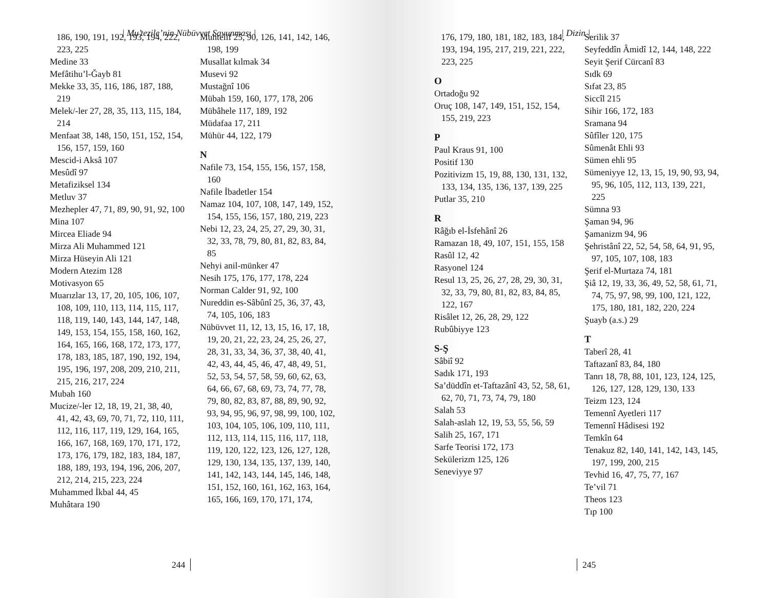| Mu’tezile’nin Nübüvvet Savunması |
186, 190, 191, 192, 193, 194, 222, 223, 225
Medine 33
Mefâtihu’l-Ğayb 81
Mekke 33, 35, 116, 186, 187, 188, 219
Melek/-ler 27, 28, 35, 113, 115, 184, 214
Menfaat 38, 148, 150, 151, 152, 154, 156, 157, 159, 160
Mescid-i Aksâ 107
Mesûdî 97
Metafiziksel 134
Metluv 37
Mezhepler 47, 71, 89, 90, 91, 92, 100
Mina 107
Mircea Eliade 94
Mirza Ali Muhammed 121
Mirza Hüseyin Ali 121
Modern Atezim 128
Motivasyon 65
Muarızlar 13, 17, 20, 105, 106, 107, 108, 109, 110, 113, 114, 115, 117, 118, 119, 140, 143, 144, 147, 148, 149, 153, 154, 155, 158, 160, 162, 164, 165, 166, 168, 172, 173, 177, 178, 183, 185, 187, 190, 192, 194, 195, 196, 197, 208, 209, 210, 211, 215, 216, 217, 224
Mubah 160
Mucize/-ler 12, 18, 19, 21, 38, 40, 41, 42, 43, 69, 70, 71, 72, 110, 111, 112, 116, 117, 119, 129, 164, 165, 166, 167, 168, 169, 170, 171, 172, 173, 176, 179, 182, 183, 184, 187, 188, 189, 193, 194, 196, 206, 207, 212, 214, 215, 223, 224
Muhammed İkbal 44, 45
Muhâtara 190
Muhtelif 25, 90, 126, 141, 142, 146, 198, 199
Musallat kılmak 34
Musevi 92
Mustağnî 106
Mübah 159, 160, 177, 178, 206
Mübâhele 117, 189, 192
Müdafaa 17, 211
Mühür 44, 122, 179
N
Nafile 73, 154, 155, 156, 157, 158, 160
Nafile İbadetler 154
Namaz 104, 107, 108, 147, 149, 152, 154, 155, 156, 157, 180, 219, 223
Nebi 12, 23, 24, 25, 27, 29, 30, 31, 32, 33, 78, 79, 80, 81, 82, 83, 84, 85
Nehyi anil-münker 47
Nesih 175, 176, 177, 178, 224
Norman Calder 91, 92, 100
Nureddin es-Sâbûnî 25, 36, 37, 43, 74, 105, 106, 183
Nübüvvet 11, 12, 13, 15, 16, 17, 18, 19, 20, 21, 22, 23, 24, 25, 26, 27, 28, 31, 33, 34, 36, 37, 38, 40, 41, 42, 43, 44, 45, 46, 47, 48, 49, 51, 52, 53, 54, 57, 58, 59, 60, 62, 63, 64, 66, 67, 68, 69, 73, 74, 77, 78, 79, 80, 82, 83, 87, 88, 89, 90, 92, 93, 94, 95, 96, 97, 98, 99, 100, 102, 103, 104, 105, 106, 109, 110, 111, 112, 113, 114, 115, 116, 117, 118, 119, 120, 122, 123, 126, 127, 128, 129, 130, 134, 135, 137, 139, 140, 141, 142, 143, 144, 145, 146, 148, 151, 152, 160, 161, 162, 163, 164, 165, 166, 169, 170, 171, 174,
244
| Dizin |
176, 179, 180, 181, 182, 183, 184, 193, 194, 195, 217, 219, 221, 222, 223, 225
O
Ortadoğu 92
Oruç 108, 147, 149, 151, 152, 154, 155, 219, 223
P
Paul Kraus 91, 100
Positif 130
Pozitivizm 15, 19, 88, 130, 131, 132, 133, 134, 135, 136, 137, 139, 225
Putlar 35, 210
R
Râğıb el-İsfehânî 26
Ramazan 18, 49, 107, 151, 155, 158
Rasûl 12, 42
Rasyonel 124
Resul 13, 25, 26, 27, 28, 29, 30, 31, 32, 33, 79, 80, 81, 82, 83, 84, 85, 122, 167
Risâlet 12, 26, 28, 29, 122
Rubûbiyye 123
S-Ş
Sâbiî 92
Sadık 171, 193
Sa’düddîn et-Taftazânî 43, 52, 58, 61, 62, 70, 71, 73, 74, 79, 180
Salah 53
Salah-aslah 12, 19, 53, 55, 56, 59
Salih 25, 167, 171
Sarfe Teorisi 172, 173
Sekülerizm 125, 126
Seneviyye 97
Serilik 37
Seyfeddîn Âmidî 12, 144, 148, 222
Seyit Şerif Cürcanî 83
Sıdk 69
Sıfat 23, 85
Siccîl 215
Sihir 166, 172, 183
Sramana 94
Sûfîler 120, 175
Sûmenât Ehli 93
Sümen ehli 95
Sümeniyye 12, 13, 15, 19, 90, 93, 94, 95, 96, 105, 112, 113, 139, 221, 225
Sümna 93
Şaman 94, 96
Şamanizm 94, 96
Şehristânî 22, 52, 54, 58, 64, 91, 95, 97, 105, 107, 108, 183
Şerif el-Murtaza 74, 181
Şiâ 12, 19, 33, 36, 49, 52, 58, 61, 71, 74, 75, 97, 98, 99, 100, 121, 122, 175, 180, 181, 182, 220, 224
Şuayb (a.s.) 29
T
Taberî 28, 41
Taftazanî 83, 84, 180
Tanrı 18, 78, 88, 101, 123, 124, 125, 126, 127, 128, 129, 130, 133
Teizm 123, 124
Temennî Ayetleri 117
Temennî Hâdisesi 192
Temkîn 64
Tenakuz 82, 140, 141, 142, 143, 145, 197, 199, 200, 215
Tevhid 16, 47, 75, 77, 167
Te’vil 71
Theos 123
Tıp 100
245